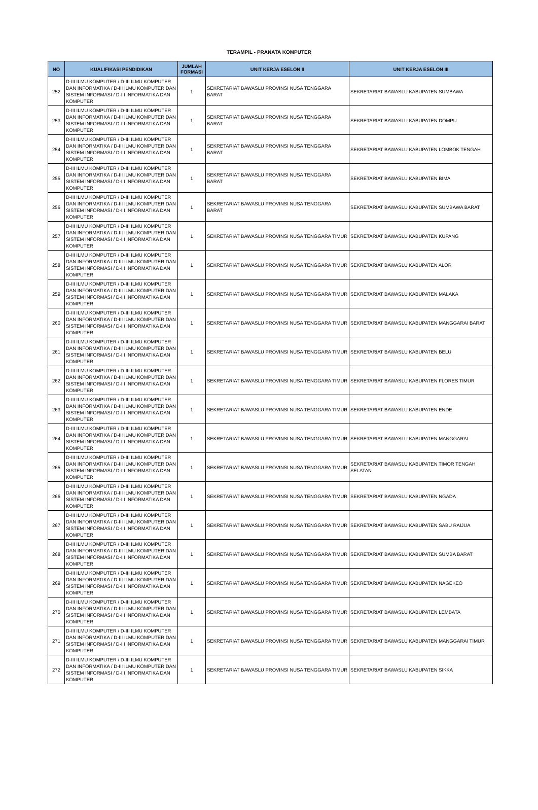TERAMPIL - PRANATA KOMPUTER
| NO | KUALIFIKASI PENDIDIKAN | JUMLAH FORMASI | UNIT KERJA ESELON II | UNIT KERJA ESELON III |
| --- | --- | --- | --- | --- |
| 252 | D-III ILMU KOMPUTER / D-III ILMU KOMPUTER DAN INFORMATIKA / D-III ILMU KOMPUTER DAN SISTEM INFORMASI / D-III INFORMATIKA DAN KOMPUTER | 1 | SEKRETARIAT BAWASLU PROVINSI NUSA TENGGARA BARAT | SEKRETARIAT BAWASLU KABUPATEN SUMBAWA |
| 253 | D-III ILMU KOMPUTER / D-III ILMU KOMPUTER DAN INFORMATIKA / D-III ILMU KOMPUTER DAN SISTEM INFORMASI / D-III INFORMATIKA DAN KOMPUTER | 1 | SEKRETARIAT BAWASLU PROVINSI NUSA TENGGARA BARAT | SEKRETARIAT BAWASLU KABUPATEN DOMPU |
| 254 | D-III ILMU KOMPUTER / D-III ILMU KOMPUTER DAN INFORMATIKA / D-III ILMU KOMPUTER DAN SISTEM INFORMASI / D-III INFORMATIKA DAN KOMPUTER | 1 | SEKRETARIAT BAWASLU PROVINSI NUSA TENGGARA BARAT | SEKRETARIAT BAWASLU KABUPATEN LOMBOK TENGAH |
| 255 | D-III ILMU KOMPUTER / D-III ILMU KOMPUTER DAN INFORMATIKA / D-III ILMU KOMPUTER DAN SISTEM INFORMASI / D-III INFORMATIKA DAN KOMPUTER | 1 | SEKRETARIAT BAWASLU PROVINSI NUSA TENGGARA BARAT | SEKRETARIAT BAWASLU KABUPATEN BIMA |
| 256 | D-III ILMU KOMPUTER / D-III ILMU KOMPUTER DAN INFORMATIKA / D-III ILMU KOMPUTER DAN SISTEM INFORMASI / D-III INFORMATIKA DAN KOMPUTER | 1 | SEKRETARIAT BAWASLU PROVINSI NUSA TENGGARA BARAT | SEKRETARIAT BAWASLU KABUPATEN SUMBAWA BARAT |
| 257 | D-III ILMU KOMPUTER / D-III ILMU KOMPUTER DAN INFORMATIKA / D-III ILMU KOMPUTER DAN SISTEM INFORMASI / D-III INFORMATIKA DAN KOMPUTER | 1 | SEKRETARIAT BAWASLU PROVINSI NUSA TENGGARA TIMUR | SEKRETARIAT BAWASLU KABUPATEN KUPANG |
| 258 | D-III ILMU KOMPUTER / D-III ILMU KOMPUTER DAN INFORMATIKA / D-III ILMU KOMPUTER DAN SISTEM INFORMASI / D-III INFORMATIKA DAN KOMPUTER | 1 | SEKRETARIAT BAWASLU PROVINSI NUSA TENGGARA TIMUR | SEKRETARIAT BAWASLU KABUPATEN ALOR |
| 259 | D-III ILMU KOMPUTER / D-III ILMU KOMPUTER DAN INFORMATIKA / D-III ILMU KOMPUTER DAN SISTEM INFORMASI / D-III INFORMATIKA DAN KOMPUTER | 1 | SEKRETARIAT BAWASLU PROVINSI NUSA TENGGARA TIMUR | SEKRETARIAT BAWASLU KABUPATEN MALAKA |
| 260 | D-III ILMU KOMPUTER / D-III ILMU KOMPUTER DAN INFORMATIKA / D-III ILMU KOMPUTER DAN SISTEM INFORMASI / D-III INFORMATIKA DAN KOMPUTER | 1 | SEKRETARIAT BAWASLU PROVINSI NUSA TENGGARA TIMUR | SEKRETARIAT BAWASLU KABUPATEN MANGGARAI BARAT |
| 261 | D-III ILMU KOMPUTER / D-III ILMU KOMPUTER DAN INFORMATIKA / D-III ILMU KOMPUTER DAN SISTEM INFORMASI / D-III INFORMATIKA DAN KOMPUTER | 1 | SEKRETARIAT BAWASLU PROVINSI NUSA TENGGARA TIMUR | SEKRETARIAT BAWASLU KABUPATEN BELU |
| 262 | D-III ILMU KOMPUTER / D-III ILMU KOMPUTER DAN INFORMATIKA / D-III ILMU KOMPUTER DAN SISTEM INFORMASI / D-III INFORMATIKA DAN KOMPUTER | 1 | SEKRETARIAT BAWASLU PROVINSI NUSA TENGGARA TIMUR | SEKRETARIAT BAWASLU KABUPATEN FLORES TIMUR |
| 263 | D-III ILMU KOMPUTER / D-III ILMU KOMPUTER DAN INFORMATIKA / D-III ILMU KOMPUTER DAN SISTEM INFORMASI / D-III INFORMATIKA DAN KOMPUTER | 1 | SEKRETARIAT BAWASLU PROVINSI NUSA TENGGARA TIMUR | SEKRETARIAT BAWASLU KABUPATEN ENDE |
| 264 | D-III ILMU KOMPUTER / D-III ILMU KOMPUTER DAN INFORMATIKA / D-III ILMU KOMPUTER DAN SISTEM INFORMASI / D-III INFORMATIKA DAN KOMPUTER | 1 | SEKRETARIAT BAWASLU PROVINSI NUSA TENGGARA TIMUR | SEKRETARIAT BAWASLU KABUPATEN MANGGARAI |
| 265 | D-III ILMU KOMPUTER / D-III ILMU KOMPUTER DAN INFORMATIKA / D-III ILMU KOMPUTER DAN SISTEM INFORMASI / D-III INFORMATIKA DAN KOMPUTER | 1 | SEKRETARIAT BAWASLU PROVINSI NUSA TENGGARA TIMUR | SEKRETARIAT BAWASLU KABUPATEN TIMOR TENGAH SELATAN |
| 266 | D-III ILMU KOMPUTER / D-III ILMU KOMPUTER DAN INFORMATIKA / D-III ILMU KOMPUTER DAN SISTEM INFORMASI / D-III INFORMATIKA DAN KOMPUTER | 1 | SEKRETARIAT BAWASLU PROVINSI NUSA TENGGARA TIMUR | SEKRETARIAT BAWASLU KABUPATEN NGADA |
| 267 | D-III ILMU KOMPUTER / D-III ILMU KOMPUTER DAN INFORMATIKA / D-III ILMU KOMPUTER DAN SISTEM INFORMASI / D-III INFORMATIKA DAN KOMPUTER | 1 | SEKRETARIAT BAWASLU PROVINSI NUSA TENGGARA TIMUR | SEKRETARIAT BAWASLU KABUPATEN SABU RAIJUA |
| 268 | D-III ILMU KOMPUTER / D-III ILMU KOMPUTER DAN INFORMATIKA / D-III ILMU KOMPUTER DAN SISTEM INFORMASI / D-III INFORMATIKA DAN KOMPUTER | 1 | SEKRETARIAT BAWASLU PROVINSI NUSA TENGGARA TIMUR | SEKRETARIAT BAWASLU KABUPATEN SUMBA BARAT |
| 269 | D-III ILMU KOMPUTER / D-III ILMU KOMPUTER DAN INFORMATIKA / D-III ILMU KOMPUTER DAN SISTEM INFORMASI / D-III INFORMATIKA DAN KOMPUTER | 1 | SEKRETARIAT BAWASLU PROVINSI NUSA TENGGARA TIMUR | SEKRETARIAT BAWASLU KABUPATEN NAGEKEO |
| 270 | D-III ILMU KOMPUTER / D-III ILMU KOMPUTER DAN INFORMATIKA / D-III ILMU KOMPUTER DAN SISTEM INFORMASI / D-III INFORMATIKA DAN KOMPUTER | 1 | SEKRETARIAT BAWASLU PROVINSI NUSA TENGGARA TIMUR | SEKRETARIAT BAWASLU KABUPATEN LEMBATA |
| 271 | D-III ILMU KOMPUTER / D-III ILMU KOMPUTER DAN INFORMATIKA / D-III ILMU KOMPUTER DAN SISTEM INFORMASI / D-III INFORMATIKA DAN KOMPUTER | 1 | SEKRETARIAT BAWASLU PROVINSI NUSA TENGGARA TIMUR | SEKRETARIAT BAWASLU KABUPATEN MANGGARAI TIMUR |
| 272 | D-III ILMU KOMPUTER / D-III ILMU KOMPUTER DAN INFORMATIKA / D-III ILMU KOMPUTER DAN SISTEM INFORMASI / D-III INFORMATIKA DAN KOMPUTER | 1 | SEKRETARIAT BAWASLU PROVINSI NUSA TENGGARA TIMUR | SEKRETARIAT BAWASLU KABUPATEN SIKKA |